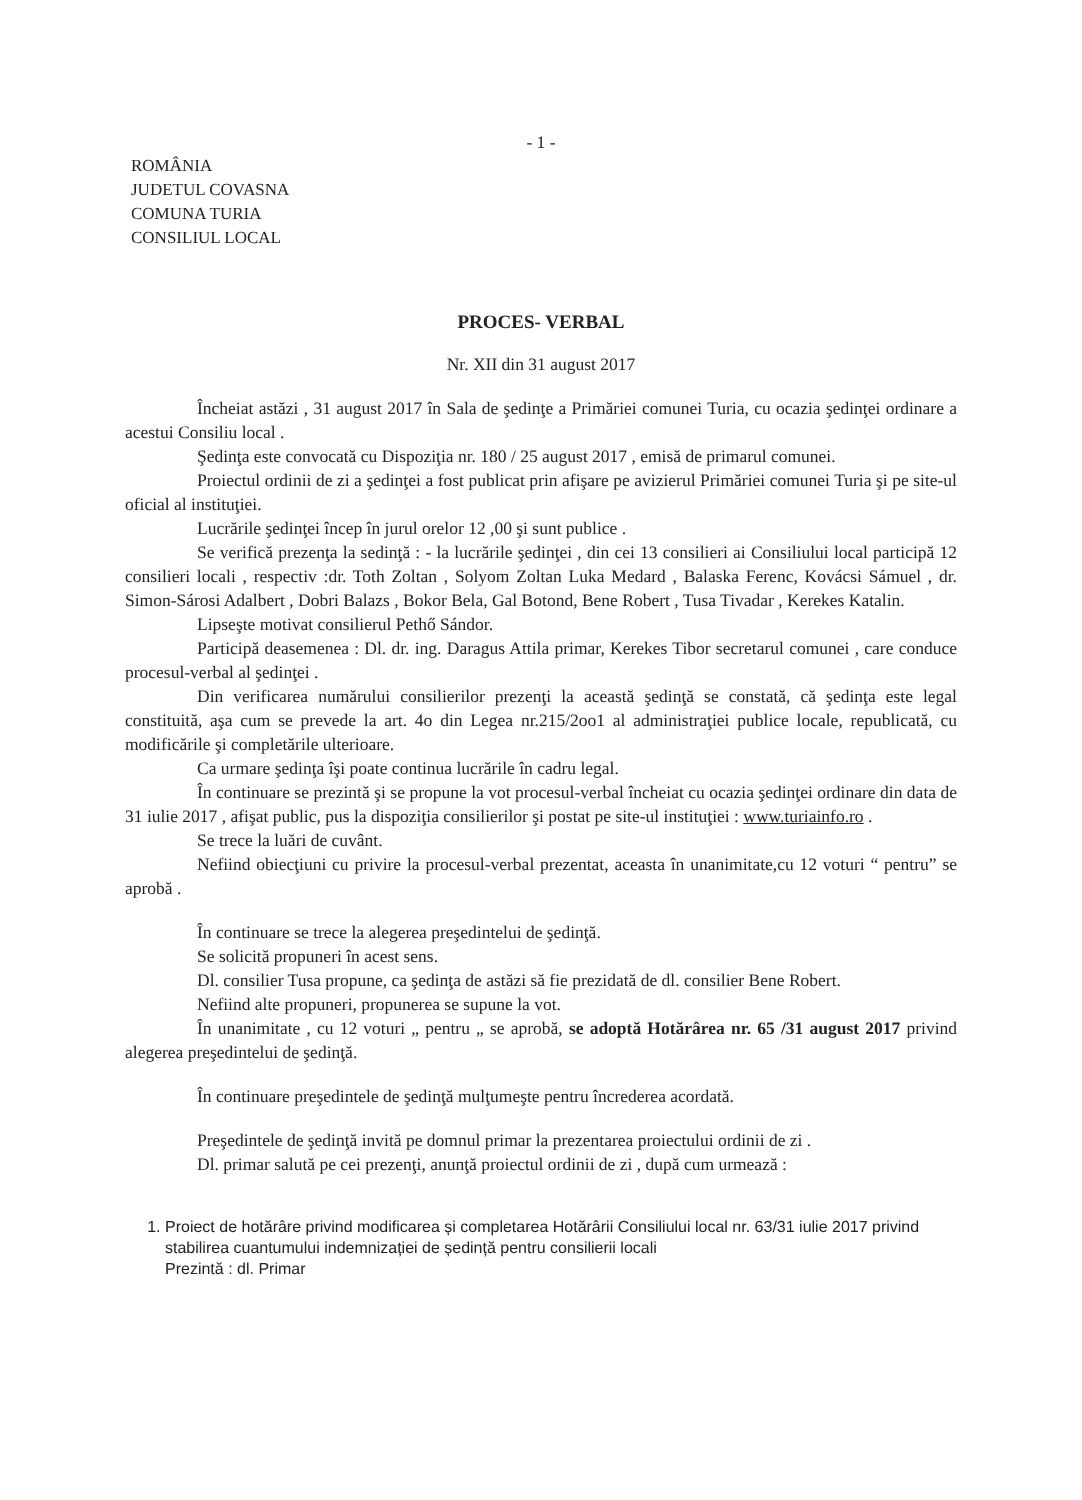- 1 -
ROMÂNIA
JUDETUL COVASNA
COMUNA TURIA
CONSILIUL LOCAL
PROCES- VERBAL
Nr. XII din 31 august 2017
Încheiat astăzi , 31 august 2017 în Sala de şedinţe a Primăriei comunei Turia, cu ocazia şedinţei ordinare a acestui Consiliu local .
Şedinţa este convocată cu Dispoziţia nr. 180 / 25 august 2017 , emisă de primarul comunei.
Proiectul ordinii de zi a şedinţei a fost publicat prin afişare pe avizierul Primăriei comunei Turia şi pe site-ul oficial al instituţiei.
Lucrările şedinţei încep în jurul orelor 12 ,00 şi sunt publice .
Se verifică prezenţa la sedinţă : - la lucrările şedinţei , din cei 13 consilieri ai Consiliului local participă 12 consilieri locali , respectiv :dr. Toth Zoltan , Solyom Zoltan Luka Medard , Balaska Ferenc, Kovácsi Sámuel , dr. Simon-Sárosi Adalbert , Dobri Balazs , Bokor Bela, Gal Botond, Bene Robert , Tusa Tivadar , Kerekes Katalin.
Lipseşte motivat consilierul Pethő Sándor.
Participă deasemenea : Dl. dr. ing. Daragus Attila primar, Kerekes Tibor secretarul comunei , care conduce procesul-verbal al şedinţei .
Din verificarea numărului consilierilor prezenţi la această şedinţă se constată, că şedinţa este legal constituită, aşa cum se prevede la art. 4o din Legea nr.215/2oo1 al administraţiei publice locale, republicată, cu modificările şi completările ulterioare.
Ca urmare şedinţa îşi poate continua lucrările în cadru legal.
În continuare se prezintă şi se propune la vot procesul-verbal încheiat cu ocazia şedinţei ordinare din data de 31 iulie 2017 , afişat public, pus la dispoziţia consilierilor şi postat pe site-ul instituţiei : www.turiainfo.ro .
Se trece la luări de cuvânt.
Nefiind obiecţiuni cu privire la procesul-verbal prezentat, aceasta în unanimitate,cu 12 voturi “ pentru” se aprobă .
În continuare se trece la alegerea preşedintelui de şedinţă.
Se solicită propuneri în acest sens.
Dl. consilier Tusa propune, ca şedinţa de astăzi să fie prezidată de dl. consilier Bene Robert.
Nefiind alte propuneri, propunerea se supune la vot.
În unanimitate , cu 12 voturi „ pentru „ se aprobă, se adoptă Hotărârea nr. 65 /31 august 2017 privind alegerea preşedintelui de şedinţă.
În continuare preşedintele de şedinţă mulţumeşte pentru încrederea acordată.
Preşedintele de şedinţă invită pe domnul primar la prezentarea proiectului ordinii de zi .
Dl. primar salută pe cei prezenţi, anunţă proiectul ordinii de zi , după cum urmează :
1. Proiect de hotărâre privind modificarea și completarea Hotărârii Consiliului local nr. 63/31 iulie 2017 privind stabilirea cuantumului indemnizației de ședință pentru consilierii locali
Prezintă : dl. Primar